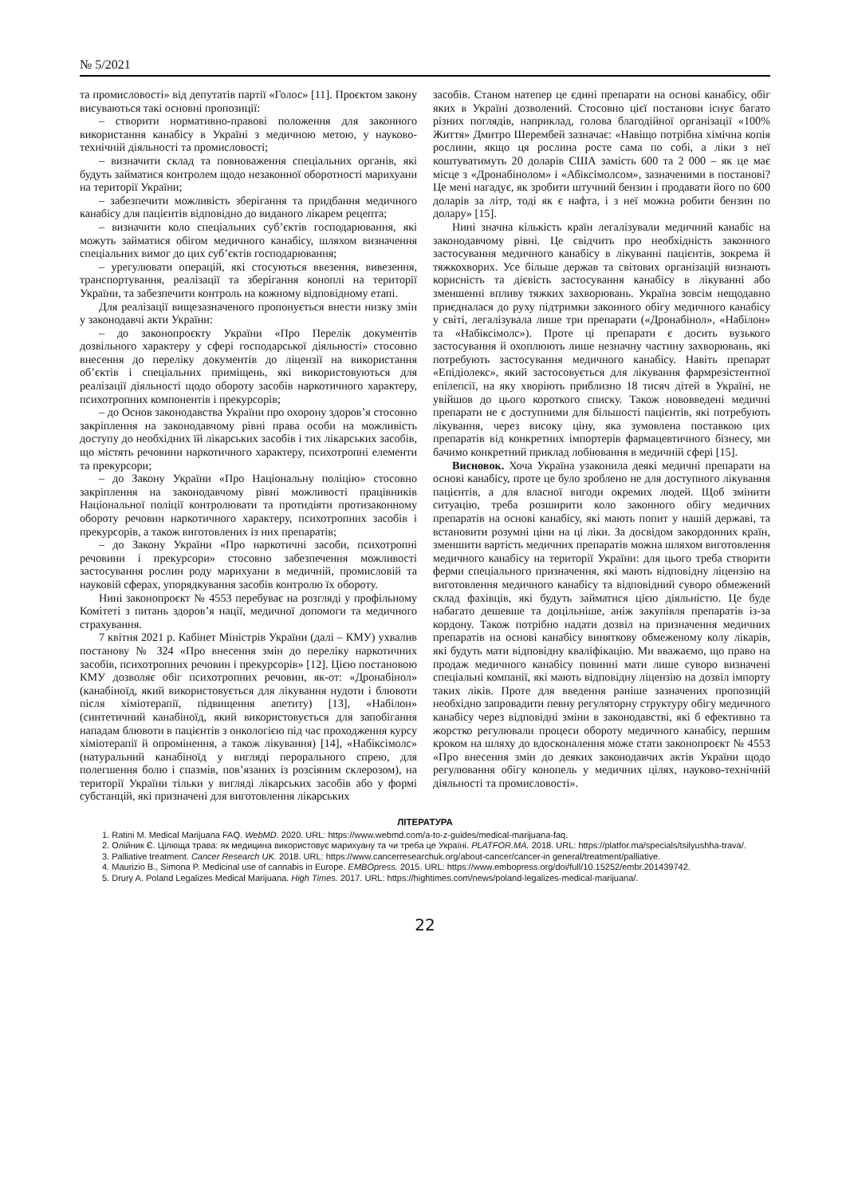№ 5/2021
та промисловості» від депутатів партії «Голос» [11]. Проєктом закону висуваються такі основні пропозиції:
– створити нормативно-правові положення для законного використання канабісу в Україні з медичною метою, у науково-технічній діяльності та промисловості;
– визначити склад та повноваження спеціальних органів, які будуть займатися контролем щодо незаконної оборотності марихуани на території України;
– забезпечити можливість зберігання та придбання медичного канабісу для пацієнтів відповідно до виданого лікарем рецепта;
– визначити коло спеціальних суб’єктів господарювання, які можуть займатися обігом медичного канабісу, шляхом визначення спеціальних вимог до цих суб’єктів господарювання;
– урегулювати операцій, які стосуються ввезення, вивезення, транспортування, реалізації та зберігання коноплі на території України, та забезпечити контроль на кожному відповідному етапі.
Для реалізації вищезазначеного пропонується внести низку змін у законодавчі акти України:
– до законопроєкту України «Про Перелік документів дозвільного характеру у сфері господарської діяльності» стосовно внесення до переліку документів до ліцензії на використання об’єктів і спеціальних приміщень, які використовуються для реалізації діяльності щодо обороту засобів наркотичного характеру, психотропних компонентів і прекурсорів;
– до Основ законодавства України про охорону здоров’я стосовно закріплення на законодавчому рівні права особи на можливість доступу до необхідних їй лікарських засобів і тих лікарських засобів, що містять речовини наркотичного характеру, психотропні елементи та прекурсори;
– до Закону України «Про Національну поліцію» стосовно закріплення на законодавчому рівні можливості працівників Національної поліції контролювати та протидіяти протизаконному обороту речовин наркотичного характеру, психотропних засобів і прекурсорів, а також виготовлених із них препаратів;
– до Закону України «Про наркотичні засоби, психотропні речовини і прекурсори» стосовно забезпечення можливості застосування рослин роду марихуани в медичній, промисловій та науковій сферах, упорядкування засобів контролю їх обороту.
Нині законопроєкт № 4553 перебуває на розгляді у профільному Комітеті з питань здоров’я нації, медичної допомоги та медичного страхування.
7 квітня 2021 р. Кабінет Міністрів України (далі – КМУ) ухвалив постанову № 324 «Про внесення змін до переліку наркотичних засобів, психотропних речовин і прекурсорів» [12]. Цією постановою КМУ дозволяє обіг психотропних речовин, як-от: «Дронабінол» (канабіноїд, який використовується для лікування нудоти і блювоти після хіміотерапії, підвищення апетиту) [13], «Набілон» (синтетичний канабіноїд, який використовується для запобігання нападам блювоти в пацієнтів з онкологією під час проходження курсу хіміотерапії й опромінення, а також лікування) [14], «Набіксімолс» (натуральний канабіноїд у вигляді перорального спрею, для полегшення болю і спазмів, пов’язаних із розсіяним склерозом), на території України тільки у вигляді лікарських засобів або у формі субстанцій, які призначені для виготовлення лікарських
засобів. Станом натепер це єдині препарати на основі канабісу, обіг яких в Україні дозволений. Стосовно цієї постанови існує багато різних поглядів, наприклад, голова благодійної організації «100% Життя» Дмитро Шерембей зазначає: «Навіщо потрібна хімічна копія рослини, якщо ця рослина росте сама по собі, а ліки з неї коштуватимуть 20 доларів США замість 600 та 2 000 – як це має місце з «Дронабінолом» і «Абіксімолсом», зазначеними в постанові? Це мені нагадує, як зробити штучний бензин і продавати його по 600 доларів за літр, тоді як є нафта, і з неї можна робити бензин по долару» [15].
Нині значна кількість країн легалізували медичний канабіс на законодавчому рівні. Це свідчить про необхідність законного застосування медичного канабісу в лікуванні пацієнтів, зокрема й тяжкохворих. Усе більше держав та світових організацій визнають корисність та дієвість застосування канабісу в лікуванні або зменшенні впливу тяжких захворювань. Україна зовсім нещодавно приєдналася до руху підтримки законного обігу медичного канабісу у світі, легалізувала лише три препарати («Дронабінол», «Набілон» та «Набіксімолс»). Проте ці препарати є досить вузького застосування й охоплюють лише незначну частину захворювань, які потребують застосування медичного канабісу. Навіть препарат «Епідіолекс», який застосовується для лікування фармрезістентної епілепсії, на яку хворіють приблизно 18 тисяч дітей в Україні, не увійшов до цього короткого списку. Також нововведені медичні препарати не є доступними для більшості пацієнтів, які потребують лікування, через високу ціну, яка зумовлена поставкою цих препаратів від конкретних імпортерів фармацевтичного бізнесу, ми бачимо конкретний приклад лобіювання в медичній сфері [15].
Висновок. Хоча Україна узаконила деякі медичні препарати на основі канабісу, проте це було зроблено не для доступного лікування пацієнтів, а для власної вигоди окремих людей. Щоб змінити ситуацію, треба розширити коло законного обігу медичних препаратів на основі канабісу, які мають попит у нашій державі, та встановити розумні ціни на ці ліки. За досвідом закордонних країн, зменшити вартість медичних препаратів можна шляхом виготовлення медичного канабісу на території України: для цього треба створити ферми спеціального призначення, які мають відповідну ліцензію на виготовлення медичного канабісу та відповідний суворо обмежений склад фахівців, які будуть займатися цією діяльністю. Це буде набагато дешевше та доцільніше, аніж закупівля препаратів із-за кордону. Також потрібно надати дозвіл на призначення медичних препаратів на основі канабісу виняткову обмеженому колу лікарів, які будуть мати відповідну кваліфікацію. Ми вважаємо, що право на продаж медичного канабісу повинні мати лише суворо визначені спеціальні компанії, які мають відповідну ліцензію на дозвіл імпорту таких ліків. Проте для введення раніше зазначених пропозицій необхідно запровадити певну регуляторну структуру обігу медичного канабісу через відповідні зміни в законодавстві, які б ефективно та жорстко регулювали процеси обороту медичного канабісу, першим кроком на шляху до вдосконалення може стати законопроєкт № 4553 «Про внесення змін до деяких законодавчих актів України щодо регулювання обігу конопель у медичних цілях, науково-технічній діяльності та промисловості».
ЛІТЕРАТУРА
1. Ratini M. Medical Marijuana FAQ. WebMD. 2020. URL: https://www.webmd.com/a-to-z-guides/medical-marijuana-faq.
2. Олійник Є. Цілюща трава: як медицина використовує марихуану та чи треба це Україні. PLATFOR.MA. 2018. URL: https://platfor.ma/specials/tsilyushha-trava/.
3. Palliative treatment. Cancer Research UK. 2018. URL: https://www.cancerresearchuk.org/about-cancer/cancer-in general/treatment/palliative.
4. Maurizio B., Simona P. Medicinal use of cannabis in Europe. EMBOpress. 2015. URL: https://www.embopress.org/doi/full/10.15252/embr.201439742.
5. Drury A. Poland Legalizes Medical Marijuana. High Times. 2017. URL: https://hightimes.com/news/poland-legalizes-medical-marijuana/.
22